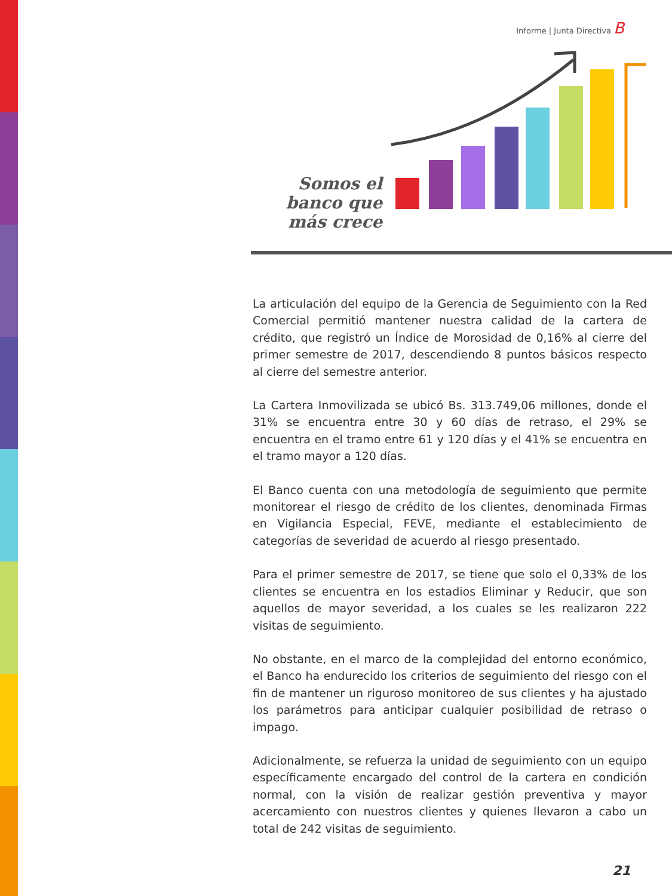Informe | Junta Directiva B
Somos el banco que más crece
La articulación del equipo de la Gerencia de Seguimiento con la Red Comercial permitió mantener nuestra calidad de la cartera de crédito, que registró un Índice de Morosidad de 0,16% al cierre del primer semestre de 2017, descendiendo 8 puntos básicos respecto al cierre del semestre anterior.
La Cartera Inmovilizada se ubicó Bs. 313.749,06 millones, donde el 31% se encuentra entre 30 y 60 días de retraso, el 29% se encuentra en el tramo entre 61 y 120 días y el 41% se encuentra en el tramo mayor a 120 días.
El Banco cuenta con una metodología de seguimiento que permite monitorear el riesgo de crédito de los clientes, denominada Firmas en Vigilancia Especial, FEVE, mediante el establecimiento de categorías de severidad de acuerdo al riesgo presentado.
Para el primer semestre de 2017, se tiene que solo el 0,33% de los clientes se encuentra en los estadios Eliminar y Reducir, que son aquellos de mayor severidad, a los cuales se les realizaron 222 visitas de seguimiento.
No obstante, en el marco de la complejidad del entorno económico, el Banco ha endurecido los criterios de seguimiento del riesgo con el fin de mantener un riguroso monitoreo de sus clientes y ha ajustado los parámetros para anticipar cualquier posibilidad de retraso o impago.
Adicionalmente, se refuerza la unidad de seguimiento con un equipo específicamente encargado del control de la cartera en condición normal, con la visión de realizar gestión preventiva y mayor acercamiento con nuestros clientes y quienes llevaron a cabo un total de 242 visitas de seguimiento.
21